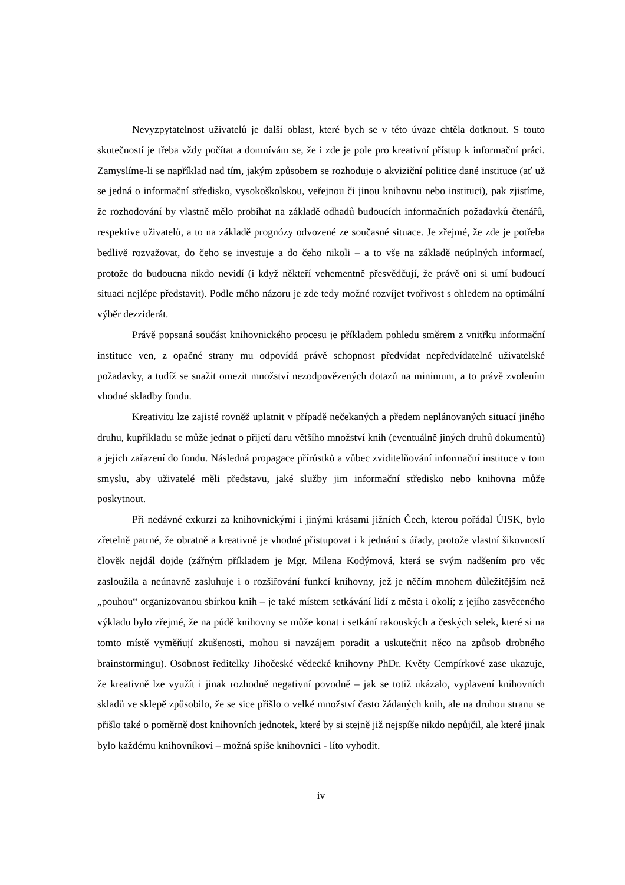Nevyzpytatelnost uživatelů je další oblast, které bych se v této úvaze chtěla dotknout. S touto skutečností je třeba vždy počítat a domnívám se, že i zde je pole pro kreativní přístup k informační práci. Zamyslíme-li se například nad tím, jakým způsobem se rozhoduje o akviziční politice dané instituce (ať už se jedná o informační středisko, vysokoškolskou, veřejnou či jinou knihovnu nebo instituci), pak zjistíme, že rozhodování by vlastně mělo probíhat na základě odhadů budoucích informačních požadavků čtenářů, respektive uživatelů, a to na základě prognózy odvozené ze současné situace. Je zřejmé, že zde je potřeba bedlivě rozvažovat, do čeho se investuje a do čeho nikoli – a to vše na základě neúplných informací, protože do budoucna nikdo nevidí (i když někteří vehementně přesvědčují, že právě oni si umí budoucí situaci nejlépe představit). Podle mého názoru je zde tedy možné rozvíjet tvořivost s ohledem na optimální výběr dezziderát.
Právě popsaná součást knihovnického procesu je příkladem pohledu směrem z vnitřku informační instituce ven, z opačné strany mu odpovídá právě schopnost předvídat nepředvídatelné uživatelské požadavky, a tudíž se snažit omezit množství nezodpovězených dotazů na minimum, a to právě zvolením vhodné skladby fondu.
Kreativitu lze zajisté rovněž uplatnit v případě nečekaných a předem neplánovaných situací jiného druhu, kupříkladu se může jednat o přijetí daru většího množství knih (eventuálně jiných druhů dokumentů) a jejich zařazení do fondu. Následná propagace přírůstků a vůbec zviditelňování informační instituce v tom smyslu, aby uživatelé měli představu, jaké služby jim informační středisko nebo knihovna může poskytnout.
Při nedávné exkurzi za knihovnickými i jinými krásami jižních Čech, kterou pořádal ÚISK, bylo zřetelně patrné, že obratně a kreativně je vhodné přistupovat i k jednání s úřady, protože vlastní šikovností člověk nejdál dojde (zářným příkladem je Mgr. Milena Kodýmová, která se svým nadšením pro věc zasloužila a neúnavně zasluhuje i o rozšiřování funkcí knihovny, jež je něčím mnohem důležitějším než „pouhou“ organizovanou sbírkou knih – je také místem setkávání lidí z města i okolí; z jejího zasvěceného výkladu bylo zřejmé, že na půdě knihovny se může konat i setkání rakouských a českých selek, které si na tomto místě vyměňují zkušenosti, mohou si navzájem poradit a uskutečnit něco na způsob drobného brainstormingu). Osobnost ředitelky Jihočeské vědecké knihovny PhDr. Květy Cempírkové zase ukazuje, že kreativně lze využít i jinak rozhodně negativní povodně – jak se totiž ukázalo, vyplavení knihovních skladů ve sklepě způsobilo, že se sice přišlo o velké množství často žádaných knih, ale na druhou stranu se přišlo také o poměrně dost knihovních jednotek, které by si stejně již nejspíše nikdo nepůjčil, ale které jinak bylo každému knihovníkovi – možná spíše knihovnici - líto vyhodit.
iv